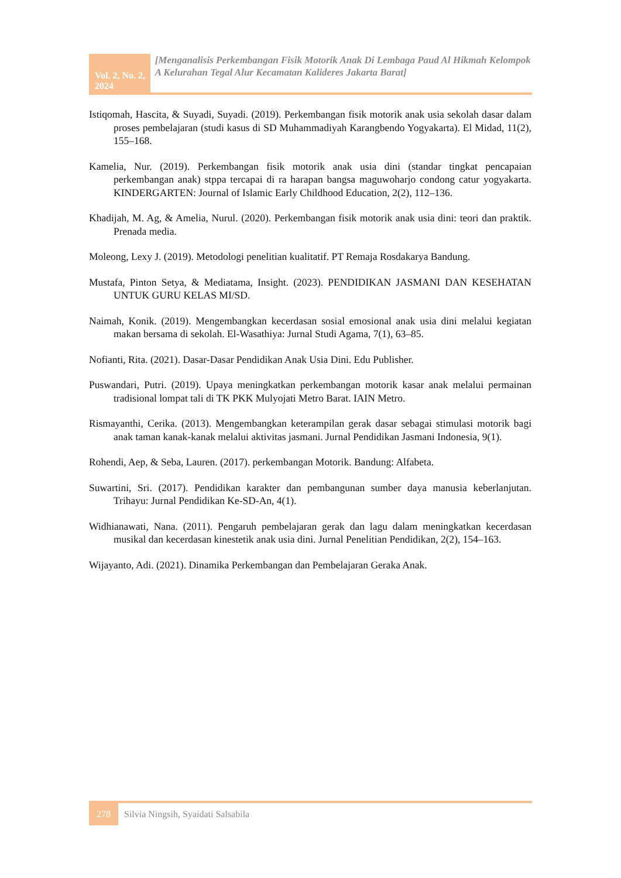Vol. 2, No. 2, 2024
[Menganalisis Perkembangan Fisik Motorik Anak Di Lembaga Paud Al Hikmah Kelompok A Kelurahan Tegal Alur Kecamatan Kalideres Jakarta Barat]
Istiqomah, Hascita, & Suyadi, Suyadi. (2019). Perkembangan fisik motorik anak usia sekolah dasar dalam proses pembelajaran (studi kasus di SD Muhammadiyah Karangbendo Yogyakarta). El Midad, 11(2), 155–168.
Kamelia, Nur. (2019). Perkembangan fisik motorik anak usia dini (standar tingkat pencapaian perkembangan anak) stppa tercapai di ra harapan bangsa maguwoharjo condong catur yogyakarta. KINDERGARTEN: Journal of Islamic Early Childhood Education, 2(2), 112–136.
Khadijah, M. Ag, & Amelia, Nurul. (2020). Perkembangan fisik motorik anak usia dini: teori dan praktik. Prenada media.
Moleong, Lexy J. (2019). Metodologi penelitian kualitatif. PT Remaja Rosdakarya Bandung.
Mustafa, Pinton Setya, & Mediatama, Insight. (2023). PENDIDIKAN JASMANI DAN KESEHATAN UNTUK GURU KELAS MI/SD.
Naimah, Konik. (2019). Mengembangkan kecerdasan sosial emosional anak usia dini melalui kegiatan makan bersama di sekolah. El-Wasathiya: Jurnal Studi Agama, 7(1), 63–85.
Nofianti, Rita. (2021). Dasar-Dasar Pendidikan Anak Usia Dini. Edu Publisher.
Puswandari, Putri. (2019). Upaya meningkatkan perkembangan motorik kasar anak melalui permainan tradisional lompat tali di TK PKK Mulyojati Metro Barat. IAIN Metro.
Rismayanthi, Cerika. (2013). Mengembangkan keterampilan gerak dasar sebagai stimulasi motorik bagi anak taman kanak-kanak melalui aktivitas jasmani. Jurnal Pendidikan Jasmani Indonesia, 9(1).
Rohendi, Aep, & Seba, Lauren. (2017). perkembangan Motorik. Bandung: Alfabeta.
Suwartini, Sri. (2017). Pendidikan karakter dan pembangunan sumber daya manusia keberlanjutan. Trihayu: Jurnal Pendidikan Ke-SD-An, 4(1).
Widhianawati, Nana. (2011). Pengaruh pembelajaran gerak dan lagu dalam meningkatkan kecerdasan musikal dan kecerdasan kinestetik anak usia dini. Jurnal Penelitian Pendidikan, 2(2), 154–163.
Wijayanto, Adi. (2021). Dinamika Perkembangan dan Pembelajaran Geraka Anak.
278
Silvia Ningsih, Syaidati Salsabila